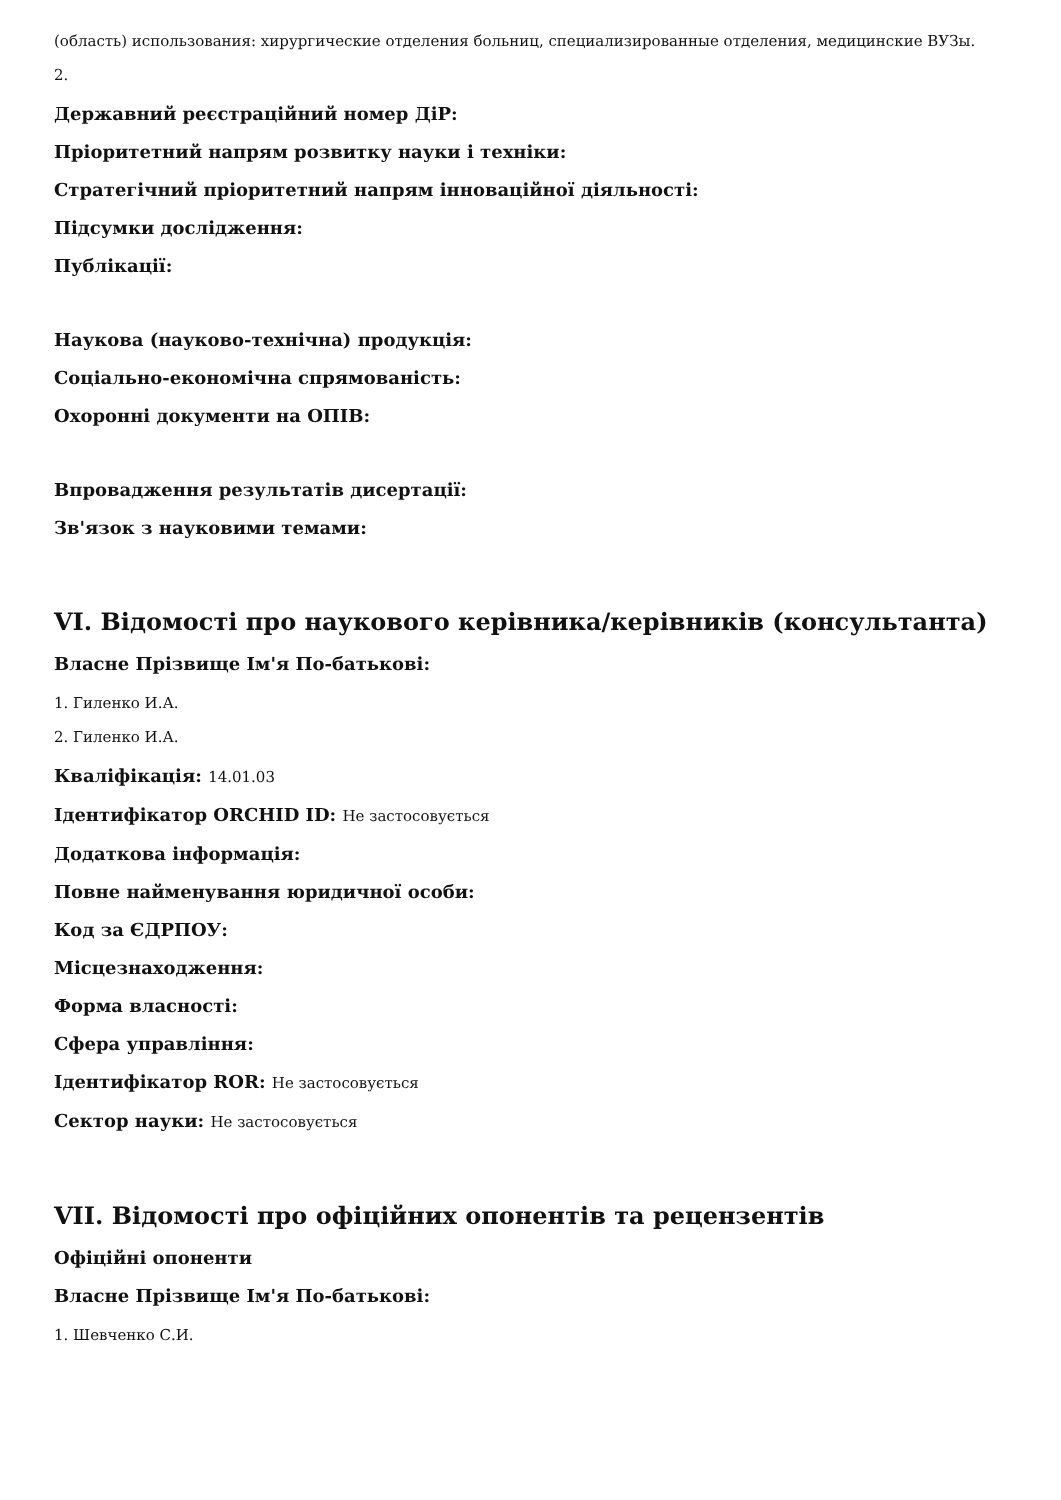(область) использования: хирургические отделения больниц, специализированные отделения, медицинские ВУЗы.
2.
Державний реєстраційний номер ДіР:
Пріоритетний напрям розвитку науки і техніки:
Стратегічний пріоритетний напрям інноваційної діяльності:
Підсумки дослідження:
Публікації:
Наукова (науково-технічна) продукція:
Соціально-економічна спрямованість:
Охоронні документи на ОПІВ:
Впровадження результатів дисертації:
Зв'язок з науковими темами:
VI. Відомості про наукового керівника/керівників (консультанта)
Власне Прізвище Ім'я По-батькові:
1. Гиленко И.А.
2. Гиленко И.А.
Кваліфікація: 14.01.03
Ідентифікатор ORCHID ID: Не застосовується
Додаткова інформація:
Повне найменування юридичної особи:
Код за ЄДРПОУ:
Місцезнаходження:
Форма власності:
Сфера управління:
Ідентифікатор ROR: Не застосовується
Сектор науки: Не застосовується
VII. Відомості про офіційних опонентів та рецензентів
Офіційні опоненти
Власне Прізвище Ім'я По-батькові:
1. Шевченко С.И.